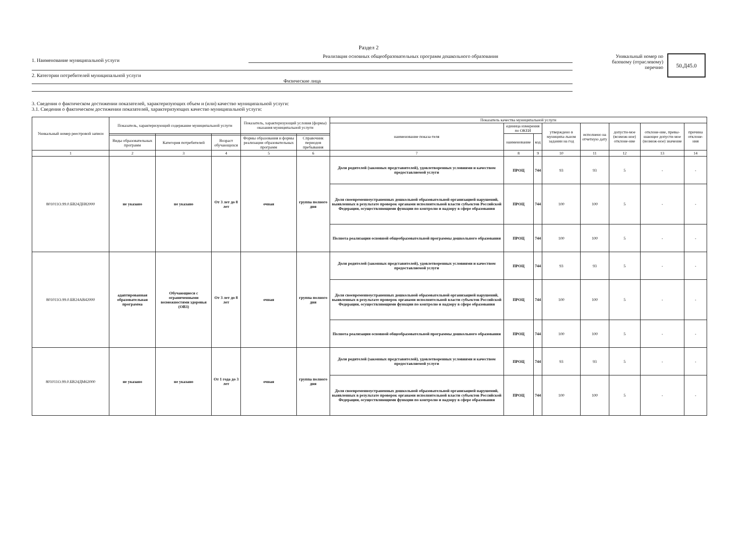Раздел 2
1. Наименование муниципальной услуги
Реализация основных общеобразовательных программ дошкольного образования
2. Категории потребителей муниципальной услуги
Физические лица
Уникальный номер по базовому (отраслевому) перечню
50.Д45.0
3. Сведения о фактическом достижении показателей, характеризующих объем и (или) качество муниципальной услуги:
3.1. Сведения о фактическом достижении показателей, характеризующих качество муниципальной услуги:
| Уникальный номер реестровой записи | Показатель, характеризующий содержание муниципальной услуги | | | Показатель, характеризующий условия (формы) оказания муниципальной услуги | | Показатель качества муниципальной услуги | | | | | | | |
| --- | --- | --- | --- | --- | --- | --- | --- | --- | --- | --- | --- | --- | --- |
| | | | | | | наименование показа-теля | единица измерения по ОКЕИ | | утверждено в муниципа-льном задании на год | исполнено на отчетную дату | допусти-мое (возмож-ное) отклоне-ние | отклоне-ние, превы-шающее допусти-мое (возмож-ное) значение | причина отклоне-ния |
| | | | | | | | наименование | код | | | | | |
| | Виды образовательных программ | Категория потребителей | Возраст обучающихся | Формы образования и формы реализации образовательных программ | Справочник периодов пребывания | | | | | | | | |
| 1 | 2 | 3 | 4 | 5 | 6 | 7 | 8 | 9 | 10 | 11 | 12 | 13 | 14 |
| 801011О.99.0.БВ24ДН82000 | не указано | не указано | От 3 лет до 8 лет | очная | группа полного дня | Доля родителей (законных представителей), удовлетворенных условиями и качеством предоставляемой услуги | ПРОЦ | 744 | 93 | 93 | 5 | - | - |
| | | | | | | Доля своевременноустраненных дошкольной образовательной организацией нарушений, выявленных в результате проверок органами исполнительной власти субъектов Российской Федерации, осуществляющими функции по контролю и надзору в сфере образования | ПРОЦ | 744 | 100 | 100 | 5 | - | - |
| | | | | | | Полнота реализации основной общеобразовательной программы дошкольного образования | ПРОЦ | 744 | 100 | 100 | 5 | - | - |
| 801011О.99.0.БВ24АВ42000 | адаптированная образовательная программа | Обучающиеся с ограниченными возможностями здоровья (ОВЗ) | От 3 лет до 8 лет | очная | группа полного дня | Доля родителей (законных представителей), удовлетворенных условиями и качеством предоставляемой услуги | ПРОЦ | 744 | 93 | 93 | 5 | - | - |
| | | | | | | Доля своевременноустраненных дошкольной образовательной организацией нарушений, выявленных в результате проверок органами исполнительной власти субъектов Российской Федерации, осуществляющими функции по контролю и надзору в сфере образования | ПРОЦ | 744 | 100 | 100 | 5 | - | - |
| | | | | | | Полнота реализации основной общеобразовательной программы дошкольного образования | ПРОЦ | 744 | 100 | 100 | 5 | - | - |
| 801011О.99.0.БВ24ДМ62000 | не указано | не указано | От 1 года до 3 лет | очная | группа полного дня | Доля родителей (законных представителей), удовлетворенных условиями и качеством предоставляемой услуги | ПРОЦ | 744 | 93 | 93 | 5 | - | - |
| | | | | | | Доля своевременноустраненных дошкольной образовательной организацией нарушений, выявленных в результате проверок органами исполнительной власти субъектов Российской Федерации, осуществляющими функции по контролю и надзору в сфере образования | ПРОЦ | 744 | 100 | 100 | 5 | - | - |